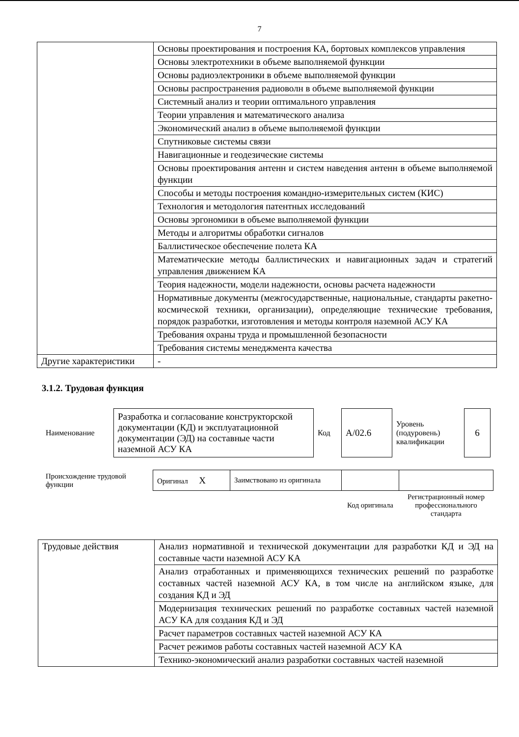7
| | Основы проектирования и построения КА, бортовых комплексов управления |
| | Основы электротехники в объеме выполняемой функции |
| | Основы радиоэлектроники в объеме выполняемой функции |
| | Основы распространения радиоволн в объеме выполняемой функции |
| | Системный анализ и теории оптимального управления |
| | Теории управления и математического анализа |
| | Экономический анализ в объеме выполняемой функции |
| | Спутниковые системы связи |
| | Навигационные и геодезические системы |
| | Основы проектирования антенн и систем наведения антенн в объеме выполняемой функции |
| | Способы и методы построения командно-измерительных систем (КИС) |
| | Технология и методология патентных исследований |
| | Основы эргономики в объеме выполняемой функции |
| | Методы и алгоритмы обработки сигналов |
| | Баллистическое обеспечение полета КА |
| | Математические методы баллистических и навигационных задач и стратегий управления движением КА |
| | Теория надежности, модели надежности, основы расчета надежности |
| | Нормативные документы (межгосударственные, национальные, стандарты ракетно-космической техники, организации), определяющие технические требования, порядок разработки, изготовления и методы контроля наземной АСУ КА |
| | Требования охраны труда и промышленной безопасности |
| | Требования системы менеджмента качества |
| Другие характеристики | - |
3.1.2. Трудовая функция
| Наименование | Разработка и согласование конструкторской документации (КД) и эксплуатационной документации (ЭД) на составные части наземной АСУ КА | Код | А/02.6 | Уровень (подуровень) квалификации | 6 |
| Происхождение трудовой функции | Оригинал X | Заимствовано из оригинала | | |
| | | | Код оригинала | Регистрационный номер профессионального стандарта |
| Трудовые действия | Анализ нормативной и технической документации для разработки КД и ЭД на составные части наземной АСУ КА |
| | Анализ отработанных и применяющихся технических решений по разработке составных частей наземной АСУ КА, в том числе на английском языке, для создания КД и ЭД |
| | Модернизация технических решений по разработке составных частей наземной АСУ КА для создания КД и ЭД |
| | Расчет параметров составных частей наземной АСУ КА |
| | Расчет режимов работы составных частей наземной АСУ КА |
| | Технико-экономический анализ разработки составных частей наземной |